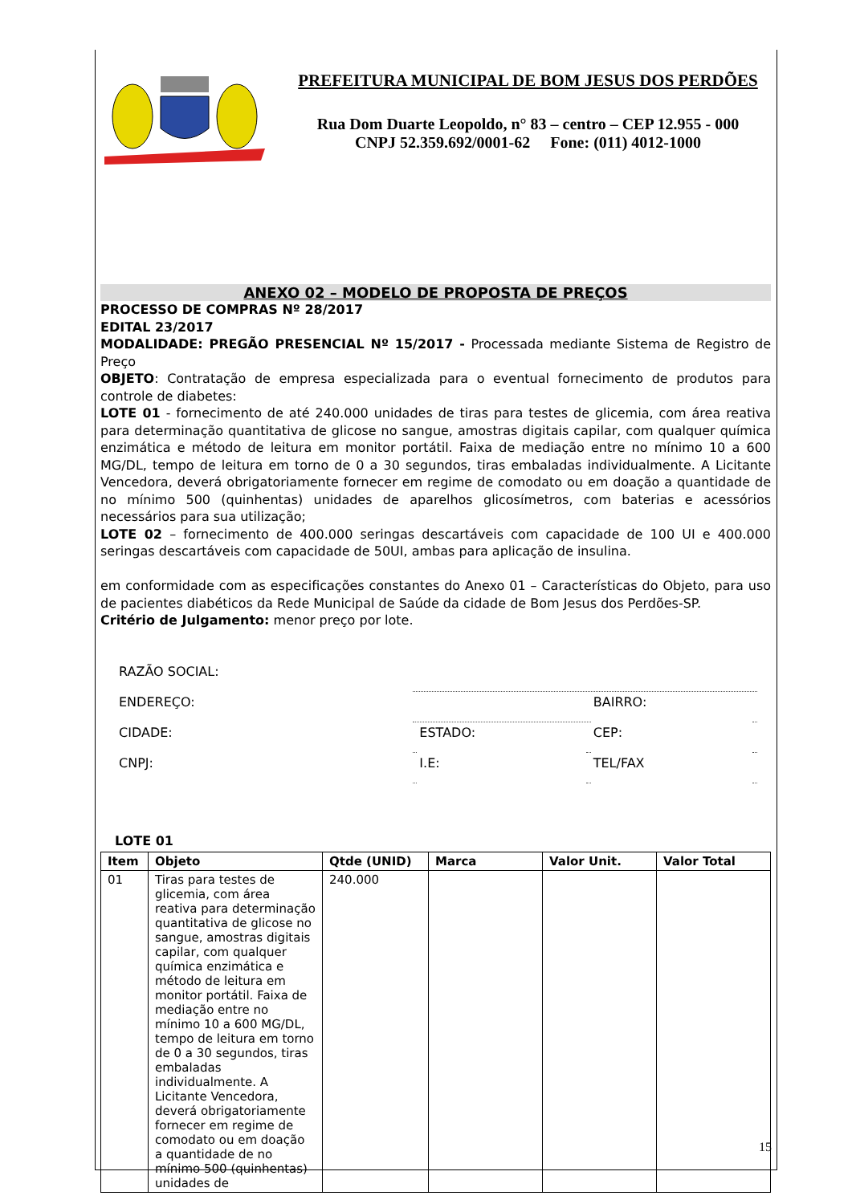PREFEITURA MUNICIPAL DE BOM JESUS DOS PERDÕES
Rua Dom Duarte Leopoldo, n° 83 – centro – CEP 12.955 - 000
CNPJ 52.359.692/0001-62 Fone: (011) 4012-1000
ANEXO 02 – MODELO DE PROPOSTA DE PREÇOS
PROCESSO DE COMPRAS Nº 28/2017
EDITAL 23/2017
MODALIDADE: PREGÃO PRESENCIAL Nº 15/2017 - Processada mediante Sistema de Registro de Preço
OBJETO: Contratação de empresa especializada para o eventual fornecimento de produtos para controle de diabetes:
LOTE 01 - fornecimento de até 240.000 unidades de tiras para testes de glicemia, com área reativa para determinação quantitativa de glicose no sangue, amostras digitais capilar, com qualquer química enzimática e método de leitura em monitor portátil. Faixa de mediação entre no mínimo 10 a 600 MG/DL, tempo de leitura em torno de 0 a 30 segundos, tiras embaladas individualmente. A Licitante Vencedora, deverá obrigatoriamente fornecer em regime de comodato ou em doação a quantidade de no mínimo 500 (quinhentas) unidades de aparelhos glicosímetros, com baterias e acessórios necessários para sua utilização;
LOTE 02 – fornecimento de 400.000 seringas descartáveis com capacidade de 100 UI e 400.000 seringas descartáveis com capacidade de 50UI, ambas para aplicação de insulina.
em conformidade com as especificações constantes do Anexo 01 – Características do Objeto, para uso de pacientes diabéticos da Rede Municipal de Saúde da cidade de Bom Jesus dos Perdões-SP.
Critério de Julgamento: menor preço por lote.
| RAZÃO SOCIAL: | | | | | |
| ENDEREÇO: | | | | BAIRRO: | |
| CIDADE: | | ESTADO: | | CEP: | |
| CNPJ: | | I.E: | | TEL/FAX | |
LOTE 01
| Item | Objeto | Qtde (UNID) | Marca | Valor Unit. | Valor Total |
| --- | --- | --- | --- | --- | --- |
| 01 | Tiras para testes de glicemia, com área reativa para determinação quantitativa de glicose no sangue, amostras digitais capilar, com qualquer química enzimática e método de leitura em monitor portátil. Faixa de mediação entre no mínimo 10 a 600 MG/DL, tempo de leitura em torno de 0 a 30 segundos, tiras embaladas individualmente. A Licitante Vencedora, deverá obrigatoriamente fornecer em regime de comodato ou em doação a quantidade de no mínimo 500 (quinhentas) unidades de | 240.000 | | | |
15